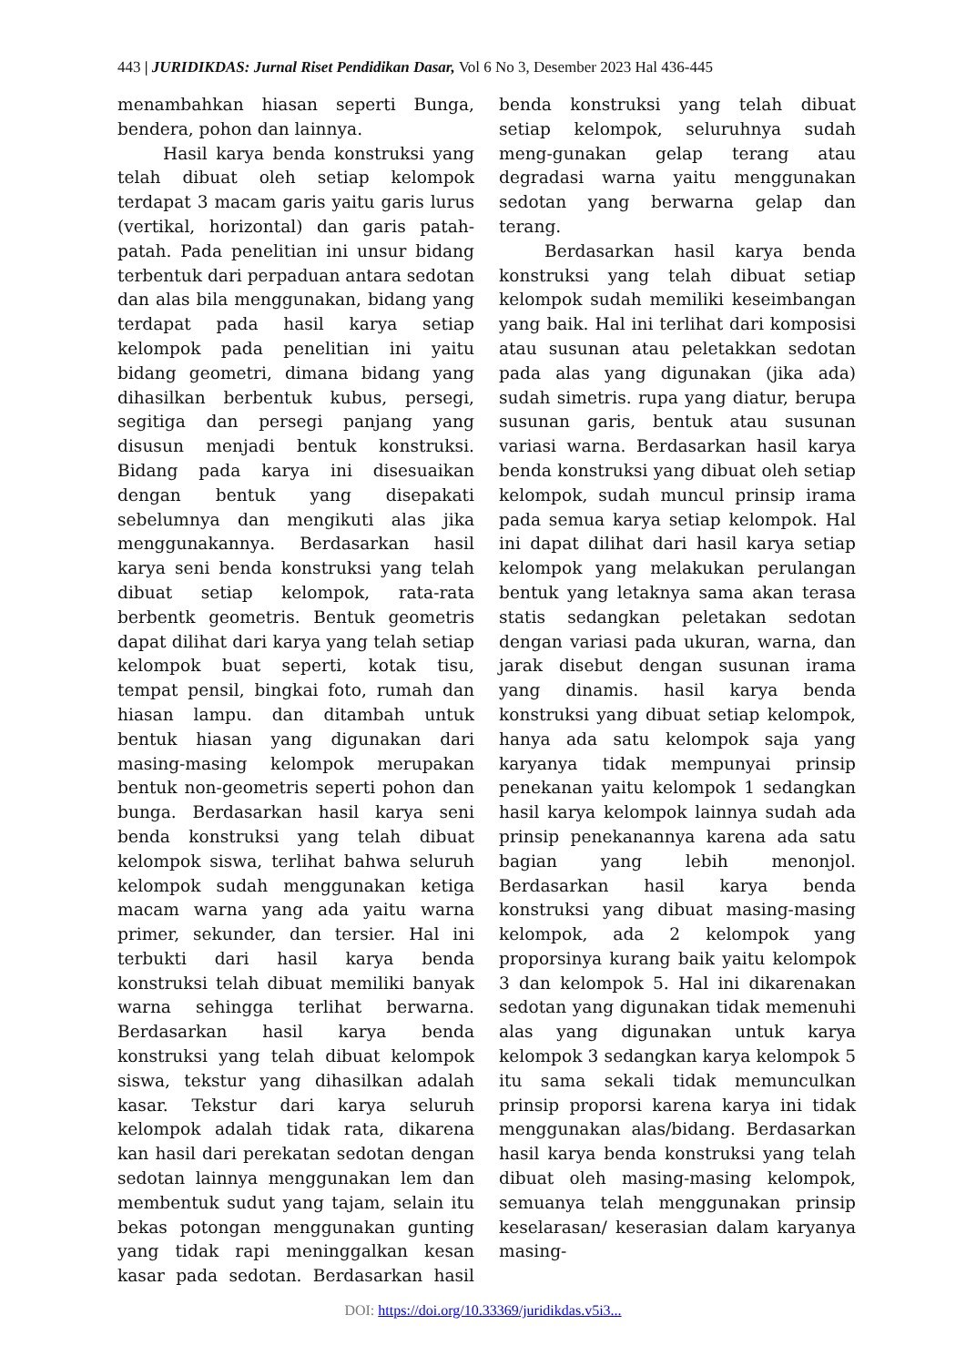443 | JURIDIKDAS: Jurnal Riset Pendidikan Dasar, Vol 6 No 3, Desember 2023 Hal 436-445
menambahkan hiasan seperti Bunga, bendera, pohon dan lainnya.
Hasil karya benda konstruksi yang telah dibuat oleh setiap kelompok terdapat 3 macam garis yaitu garis lurus (vertikal, horizontal) dan garis patah-patah. Pada penelitian ini unsur bidang terbentuk dari perpaduan antara sedotan dan alas bila menggunakan, bidang yang terdapat pada hasil karya setiap kelompok pada penelitian ini yaitu bidang geometri, dimana bidang yang dihasilkan berbentuk kubus, persegi, segitiga dan persegi panjang yang disusun menjadi bentuk konstruksi. Bidang pada karya ini disesuaikan dengan bentuk yang disepakati sebelumnya dan mengikuti alas jika menggunakannya. Berdasarkan hasil karya seni benda konstruksi yang telah dibuat setiap kelompok, rata-rata berbentk geometris. Bentuk geometris dapat dilihat dari karya yang telah setiap kelompok buat seperti, kotak tisu, tempat pensil, bingkai foto, rumah dan hiasan lampu. dan ditambah untuk bentuk hiasan yang digunakan dari masing-masing kelompok merupakan bentuk non-geometris seperti pohon dan bunga. Berdasarkan hasil karya seni benda konstruksi yang telah dibuat kelompok siswa, terlihat bahwa seluruh kelompok sudah menggunakan ketiga macam warna yang ada yaitu warna primer, sekunder, dan tersier. Hal ini terbukti dari hasil karya benda konstruksi telah dibuat memiliki banyak warna sehingga terlihat berwarna. Berdasarkan hasil karya benda konstruksi yang telah dibuat kelompok siswa, tekstur yang dihasilkan adalah kasar. Tekstur dari karya seluruh kelompok adalah tidak rata, dikarena kan hasil dari perekatan sedotan dengan sedotan lainnya menggunakan lem dan membentuk sudut yang tajam, selain itu bekas potongan menggunakan gunting yang tidak rapi meninggalkan kesan kasar pada sedotan. Berdasarkan hasil benda konstruksi yang telah dibuat setiap kelompok, seluruhnya sudah meng-gunakan gelap terang atau degradasi warna yaitu menggunakan sedotan yang berwarna gelap dan terang.
Berdasarkan hasil karya benda konstruksi yang telah dibuat setiap kelompok sudah memiliki keseimbangan yang baik. Hal ini terlihat dari komposisi atau susunan atau peletakkan sedotan pada alas yang digunakan (jika ada) sudah simetris. rupa yang diatur, berupa susunan garis, bentuk atau susunan variasi warna. Berdasarkan hasil karya benda konstruksi yang dibuat oleh setiap kelompok, sudah muncul prinsip irama pada semua karya setiap kelompok. Hal ini dapat dilihat dari hasil karya setiap kelompok yang melakukan perulangan bentuk yang letaknya sama akan terasa statis sedangkan peletakan sedotan dengan variasi pada ukuran, warna, dan jarak disebut dengan susunan irama yang dinamis. hasil karya benda konstruksi yang dibuat setiap kelompok, hanya ada satu kelompok saja yang karyanya tidak mempunyai prinsip penekanan yaitu kelompok 1 sedangkan hasil karya kelompok lainnya sudah ada prinsip penekanannya karena ada satu bagian yang lebih menonjol. Berdasarkan hasil karya benda konstruksi yang dibuat masing-masing kelompok, ada 2 kelompok yang proporsinya kurang baik yaitu kelompok 3 dan kelompok 5. Hal ini dikarenakan sedotan yang digunakan tidak memenuhi alas yang digunakan untuk karya kelompok 3 sedangkan karya kelompok 5 itu sama sekali tidak memunculkan prinsip proporsi karena karya ini tidak menggunakan alas/bidang. Berdasarkan hasil karya benda konstruksi yang telah dibuat oleh masing-masing kelompok, semuanya telah menggunakan prinsip keselarasan/ keserasian dalam karyanya masing-
DOI: https://doi.org/10.33369/juridikdas.v5i3...